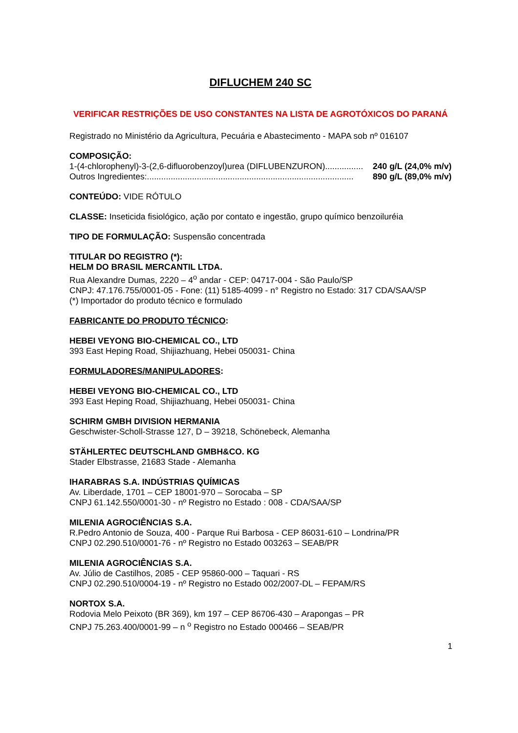DIFLUCHEM 240 SC
VERIFICAR RESTRIÇÕES DE USO CONSTANTES NA LISTA DE AGROTÓXICOS DO PARANÁ
Registrado no Ministério da Agricultura, Pecuária e Abastecimento - MAPA sob nº 016107
COMPOSIÇÃO:
1-(4-chlorophenyl)-3-(2,6-difluorobenzoyl)urea (DIFLUBENZURON)................ 240 g/L (24,0% m/v)
Outros Ingredientes:....................................................................................... 890 g/L (89,0% m/v)
CONTEÚDO: VIDE RÓTULO
CLASSE: Inseticida fisiológico, ação por contato e ingestão, grupo químico benzoiluréia
TIPO DE FORMULAÇÃO: Suspensão concentrada
TITULAR DO REGISTRO (*):
HELM DO BRASIL MERCANTIL LTDA.
Rua Alexandre Dumas, 2220 – 4<sup>o</sup> andar - CEP: 04717-004 - São Paulo/SP
CNPJ: 47.176.755/0001-05 - Fone: (11) 5185-4099 - n° Registro no Estado: 317 CDA/SAA/SP
(*) Importador do produto técnico e formulado
FABRICANTE DO PRODUTO TÉCNICO:
HEBEI VEYONG BIO-CHEMICAL CO., LTD
393 East Heping Road, Shijiazhuang, Hebei 050031- China
FORMULADORES/MANIPULADORES:
HEBEI VEYONG BIO-CHEMICAL CO., LTD
393 East Heping Road, Shijiazhuang, Hebei 050031- China
SCHIRM GMBH DIVISION HERMANIA
Geschwister-Scholl-Strasse 127, D – 39218, Schönebeck, Alemanha
STÄHLERTEC DEUTSCHLAND GMBH&CO. KG
Stader Elbstrasse, 21683 Stade - Alemanha
IHARABRAS S.A. INDÚSTRIAS QUÍMICAS
Av. Liberdade, 1701 – CEP 18001-970 – Sorocaba – SP
CNPJ 61.142.550/0001-30 - nº Registro no Estado : 008 - CDA/SAA/SP
MILENIA AGROCIÊNCIAS S.A.
R.Pedro Antonio de Souza, 400 - Parque Rui Barbosa - CEP 86031-610 – Londrina/PR
CNPJ 02.290.510/0001-76 - nº Registro no Estado 003263 – SEAB/PR
MILENIA AGROCIÊNCIAS S.A.
Av. Júlio de Castilhos, 2085 - CEP 95860-000 – Taquari - RS
CNPJ 02.290.510/0004-19 - nº Registro no Estado 002/2007-DL – FEPAM/RS
NORTOX S.A.
Rodovia Melo Peixoto (BR 369), km 197 – CEP 86706-430 – Arapongas – PR
CNPJ 75.263.400/0001-99 – n <sup>o</sup> Registro no Estado 000466 – SEAB/PR
1